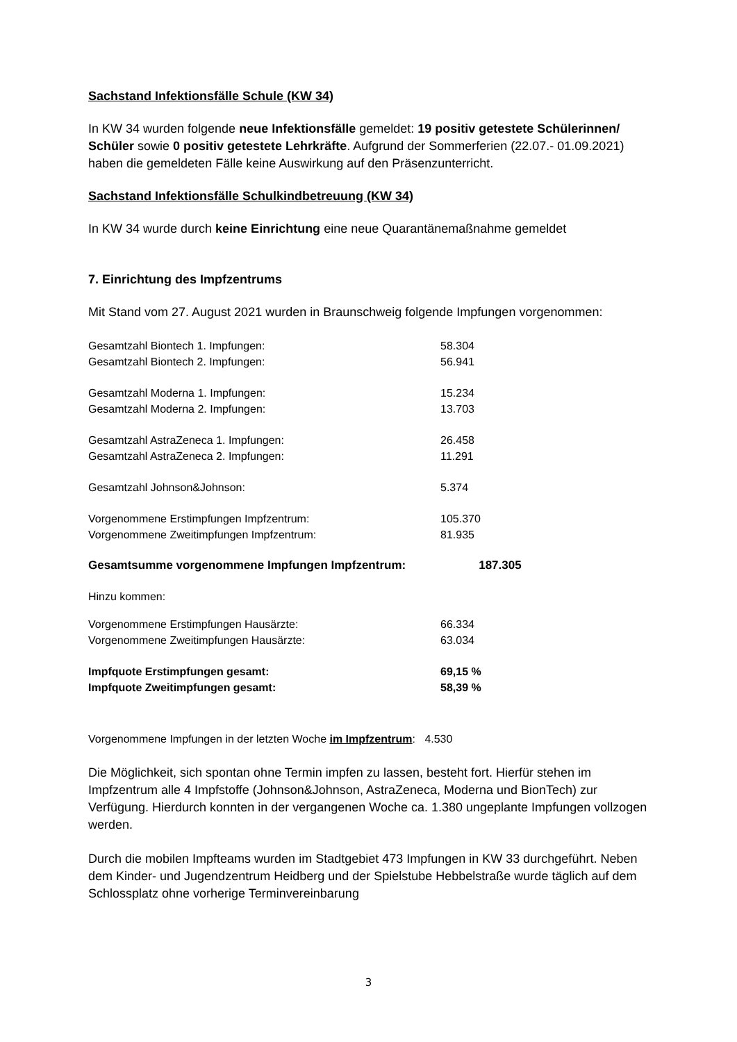Sachstand Infektionsfälle Schule (KW 34)
In KW 34 wurden folgende neue Infektionsfälle gemeldet: 19 positiv getestete Schülerinnen/ Schüler sowie 0 positiv getestete Lehrkräfte. Aufgrund der Sommerferien (22.07.- 01.09.2021) haben die gemeldeten Fälle keine Auswirkung auf den Präsenzunterricht.
Sachstand Infektionsfälle Schulkindbetreuung (KW 34)
In KW 34 wurde durch keine Einrichtung eine neue Quarantänemaßnahme gemeldet
7. Einrichtung des Impfzentrums
Mit Stand vom 27. August 2021 wurden in Braunschweig folgende Impfungen vorgenommen:
| Gesamtzahl Biontech 1. Impfungen: | 58.304 |
| Gesamtzahl Biontech 2. Impfungen: | 56.941 |
| Gesamtzahl Moderna 1. Impfungen: | 15.234 |
| Gesamtzahl Moderna 2. Impfungen: | 13.703 |
| Gesamtzahl AstraZeneca 1. Impfungen: | 26.458 |
| Gesamtzahl AstraZeneca 2. Impfungen: | 11.291 |
| Gesamtzahl Johnson&Johnson: | 5.374 |
| Vorgenommene Erstimpfungen Impfzentrum: | 105.370 |
| Vorgenommene Zweitimpfungen Impfzentrum: | 81.935 |
Gesamtsumme vorgenommene Impfungen Impfzentrum: 187.305
Hinzu kommen:
| Vorgenommene Erstimpfungen Hausärzte: | 66.334 |
| Vorgenommene Zweitimpfungen Hausärzte: | 63.034 |
| Impfquote Erstimpfungen gesamt: | 69,15 % |
| Impfquote Zweitimpfungen gesamt: | 58,39 % |
Vorgenommene Impfungen in der letzten Woche im Impfzentrum: 4.530
Die Möglichkeit, sich spontan ohne Termin impfen zu lassen, besteht fort. Hierfür stehen im Impfzentrum alle 4 Impfstoffe (Johnson&Johnson, AstraZeneca, Moderna und BionTech) zur Verfügung. Hierdurch konnten in der vergangenen Woche ca. 1.380 ungeplante Impfungen vollzogen werden.
Durch die mobilen Impfteams wurden im Stadtgebiet 473 Impfungen in KW 33 durchgeführt. Neben dem Kinder- und Jugendzentrum Heidberg und der Spielstube Hebbelstraße wurde täglich auf dem Schlossplatz ohne vorherige Terminvereinbarung
3